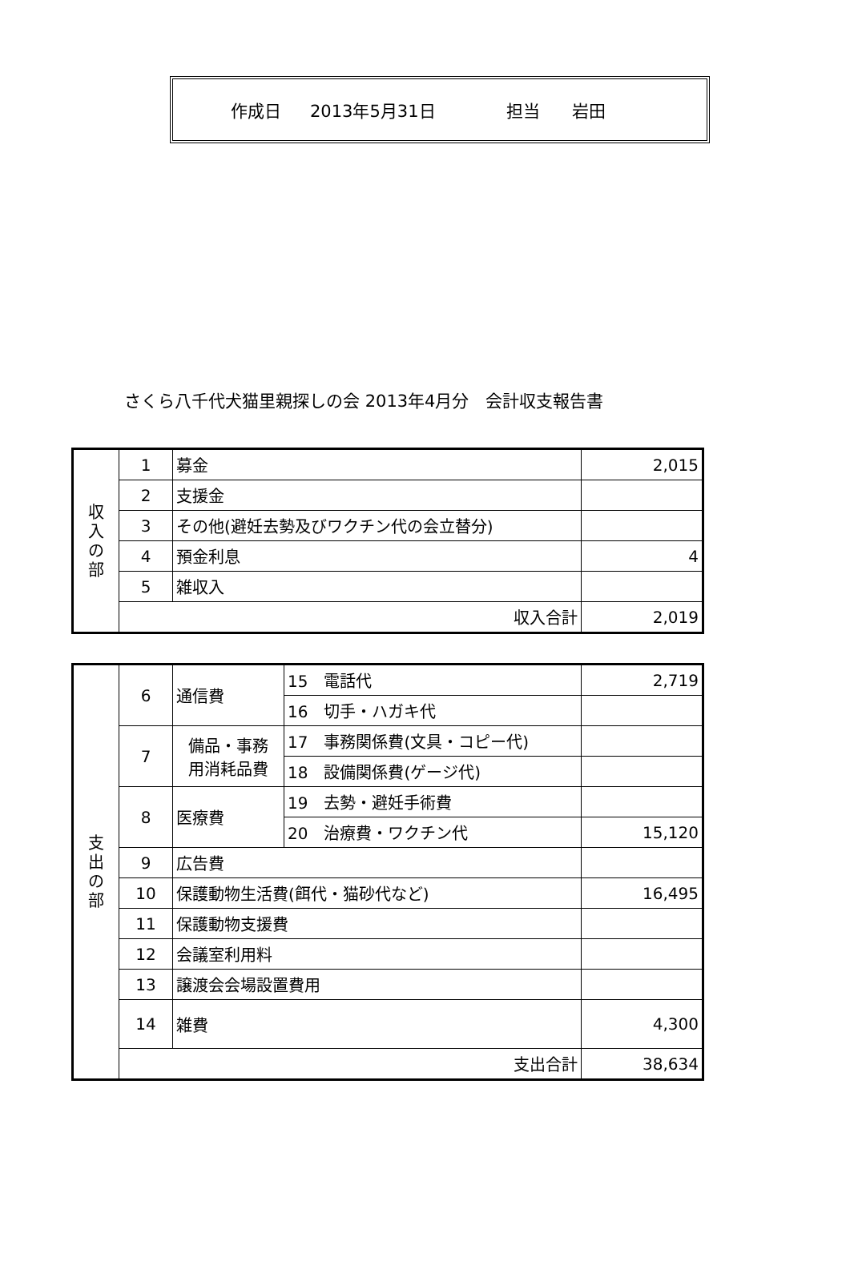作成日 2013年5月31日 担当 岩田
さくら八千代犬猫里親探しの会 2013年4月分　会計収支報告書
| 収 入 の 部 | 1 | 募金 | 2,015 |
| | 2 | 支援金 | |
| | 3 | その他(避妊去勢及びワクチン代の会立替分) | |
| | 4 | 預金利息 | 4 |
| | 5 | 雑収入 | |
| | 収入合計 | | 2,019 |
| 支 出 の 部 | 6 | 通信費 | 15 電話代 | 2,719 |
| | | | 16 切手・ハガキ代 | |
| | 7 | 備品・事務 用消耗品費 | 17 事務関係費(文具・コピー代) | |
| | | | 18 設備関係費(ゲージ代) | |
| | 8 | 医療費 | 19 去勢・避妊手術費 | |
| | | | 20 治療費・ワクチン代 | 15,120 |
| | 9 | 広告費 | | |
| | 10 | 保護動物生活費(餌代・猫砂代など) | | 16,495 |
| | 11 | 保護動物支援費 | | |
| | 12 | 会議室利用料 | | |
| | 13 | 譲渡会会場設置費用 | | |
| | 14 | 雑費 | | 4,300 |
| | 支出合計 | | | 38,634 |